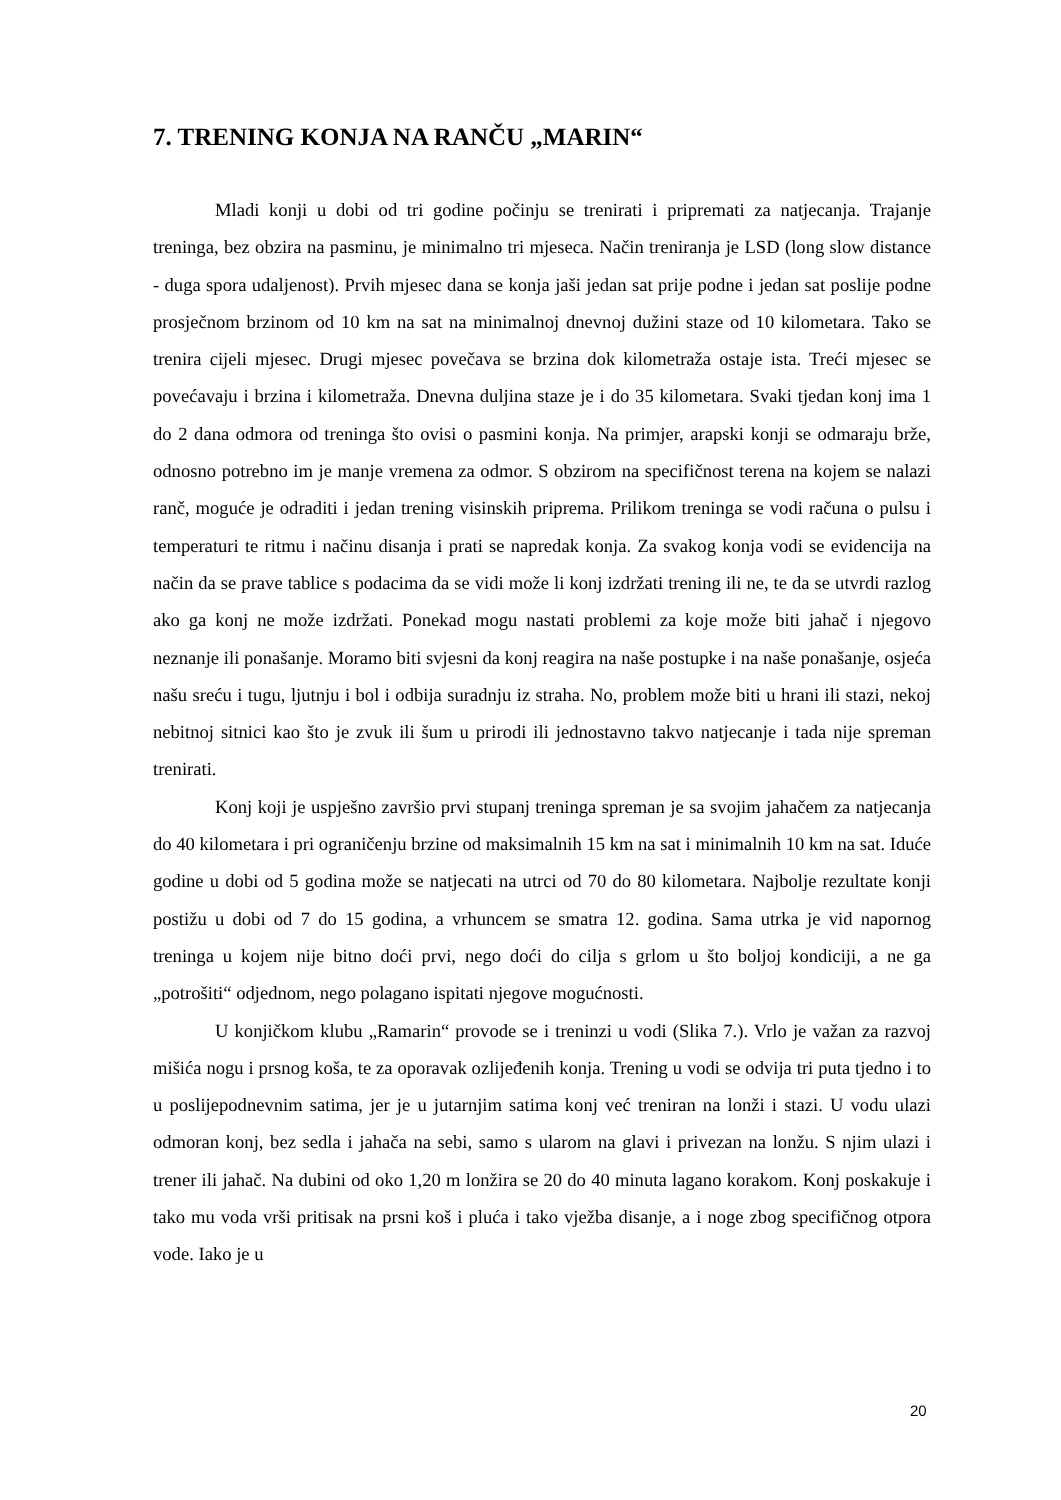7. TRENING KONJA NA RANČU „MARIN“
Mladi konji u dobi od tri godine počinju se trenirati i pripremati za natjecanja. Trajanje treninga, bez obzira na pasminu, je minimalno tri mjeseca. Način treniranja je LSD (long slow distance - duga spora udaljenost). Prvih mjesec dana se konja jaši jedan sat prije podne i jedan sat poslije podne prosječnom brzinom od 10 km na sat na minimalnoj dnevnoj dužini staze od 10 kilometara. Tako se trenira cijeli mjesec. Drugi mjesec povečava se brzina dok kilometraža ostaje ista. Treći mjesec se povećavaju i brzina i kilometraža. Dnevna duljina staze je i do 35 kilometara. Svaki tjedan konj ima 1 do 2 dana odmora od treninga što ovisi o pasmini konja. Na primjer, arapski konji se odmaraju brže, odnosno potrebno im je manje vremena za odmor. S obzirom na specifičnost terena na kojem se nalazi ranč, moguće je odraditi i jedan trening visinskih priprema. Prilikom treninga se vodi računa o pulsu i temperaturi te ritmu i načinu disanja i prati se napredak konja. Za svakog konja vodi se evidencija na način da se prave tablice s podacima da se vidi može li konj izdržati trening ili ne, te da se utvrdi razlog ako ga konj ne može izdržati. Ponekad mogu nastati problemi za koje može biti jahač i njegovo neznanje ili ponašanje. Moramo biti svjesni da konj reagira na naše postupke i na naše ponašanje, osjeća našu sreću i tugu, ljutnju i bol i odbija suradnju iz straha. No, problem može biti u hrani ili stazi, nekoj nebitnoj sitnici kao što je zvuk ili šum u prirodi ili jednostavno takvo natjecanje i tada nije spreman trenirati.
Konj koji je uspješno završio prvi stupanj treninga spreman je sa svojim jahačem za natjecanja do 40 kilometara i pri ograničenju brzine od maksimalnih 15 km na sat i minimalnih 10 km na sat. Iduće godine u dobi od 5 godina može se natjecati na utrci od 70 do 80 kilometara. Najbolje rezultate konji postižu u dobi od 7 do 15 godina, a vrhuncem se smatra 12. godina. Sama utrka je vid napornog treninga u kojem nije bitno doći prvi, nego doći do cilja s grlom u što boljoj kondiciji, a ne ga „potrošiti“ odjednom, nego polagano ispitati njegove mogućnosti.
U konjičkom klubu „Ramarin“ provode se i treninzi u vodi (Slika 7.). Vrlo je važan za razvoj mišića nogu i prsnog koša, te za oporavak ozlijeđenih konja. Trening u vodi se odvija tri puta tjedno i to u poslijepodnevnim satima, jer je u jutarnjim satima konj već treniran na lonži i stazi. U vodu ulazi odmoran konj, bez sedla i jahača na sebi, samo s ularom na glavi i privezan na lonžu. S njim ulazi i trener ili jahač. Na dubini od oko 1,20 m lonžira se 20 do 40 minuta lagano korakom. Konj poskakuje i tako mu voda vrši pritisak na prsni koš i pluća i tako vježba disanje, a i noge zbog specifičnog otpora vode. Iako je u
20